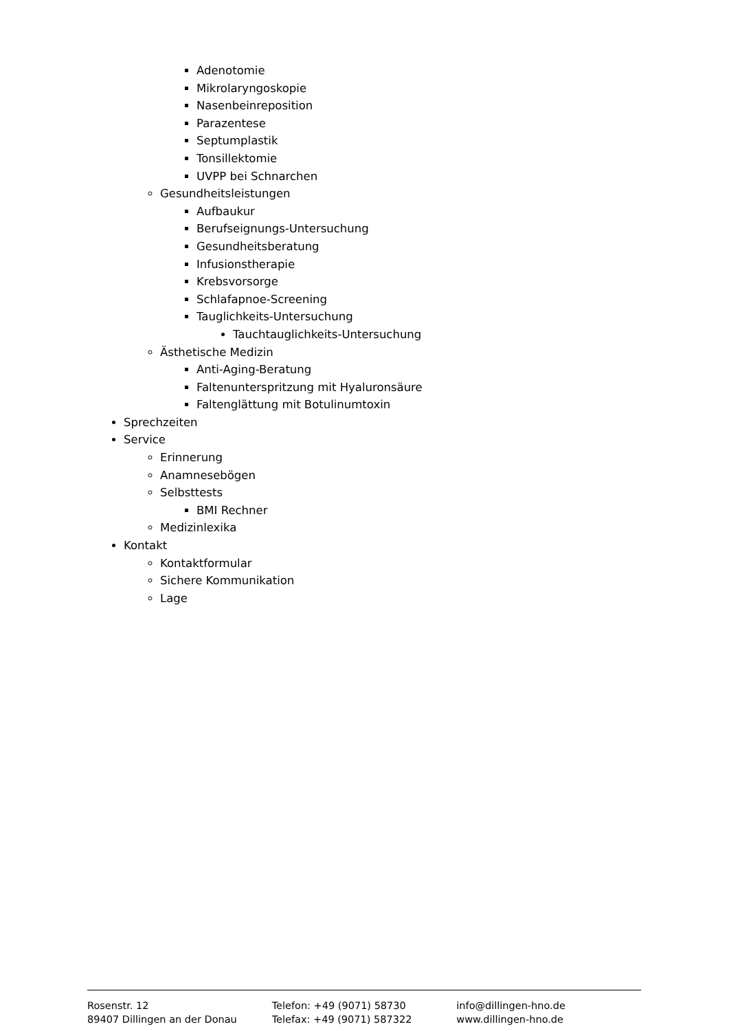Adenotomie
Mikrolaryngoskopie
Nasenbeinreposition
Parazentese
Septumplastik
Tonsillektomie
UVPP bei Schnarchen
Gesundheitsleistungen
Aufbaukur
Berufseignungs-Untersuchung
Gesundheitsberatung
Infusionstherapie
Krebsvorsorge
Schlafapnoe-Screening
Tauglichkeits-Untersuchung
Tauchtauglichkeits-Untersuchung
Ästhetische Medizin
Anti-Aging-Beratung
Faltenunterspritzung mit Hyaluronsäure
Faltenglättung mit Botulinumtoxin
Sprechzeiten
Service
Erinnerung
Anamnesebögen
Selbsttests
BMI Rechner
Medizinlexika
Kontakt
Kontaktformular
Sichere Kommunikation
Lage
Rosenstr. 12
89407 Dillingen an der Donau
Telefon: +49 (9071) 58730
Telefax: +49 (9071) 587322
info@dillingen-hno.de
www.dillingen-hno.de